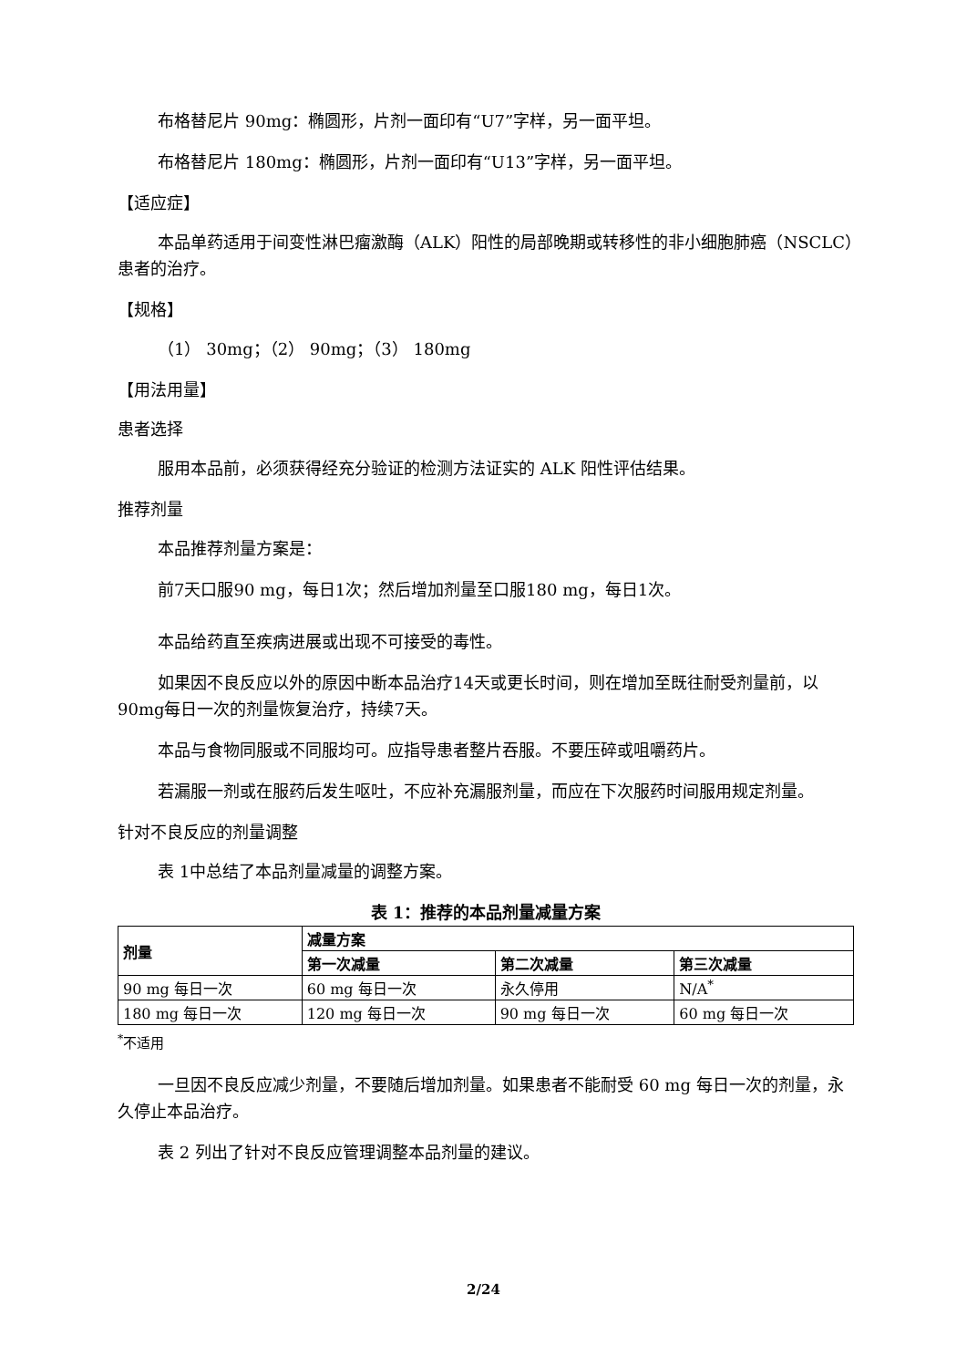布格替尼片 90mg：椭圆形，片剂一面印有“U7”字样，另一面平坦。
布格替尼片 180mg：椭圆形，片剂一面印有“U13”字样，另一面平坦。
【适应症】
本品单药适用于间变性淋巴瘤激酶（ALK）阳性的局部晚期或转移性的非小细胞肺癌（NSCLC）患者的治疗。
【规格】
（1） 30mg；（2） 90mg；（3） 180mg
【用法用量】
患者选择
服用本品前，必须获得经充分验证的检测方法证实的 ALK 阳性评估结果。
推荐剂量
本品推荐剂量方案是：
前7天口服90 mg，每日1次；然后增加剂量至口服180 mg，每日1次。
本品给药直至疾病进展或出现不可接受的毒性。
如果因不良反应以外的原因中断本品治疗14天或更长时间，则在增加至既往耐受剂量前，以90mg每日一次的剂量恢复治疗，持续7天。
本品与食物同服或不同服均可。应指导患者整片吞服。不要压碎或咀嚼药片。
若漏服一剂或在服药后发生呕吐，不应补充漏服剂量，而应在下次服药时间服用规定剂量。
针对不良反应的剂量调整
表 1中总结了本品剂量减量的调整方案。
表 1：推荐的本品剂量减量方案
| 剂量 | 减量方案 | | |
| --- | --- | --- | --- |
| | 第一次减量 | 第二次减量 | 第三次减量 |
| 90 mg 每日一次 | 60 mg 每日一次 | 永久停用 | N/A<sup>*</sup> |
| 180 mg 每日一次 | 120 mg 每日一次 | 90 mg 每日一次 | 60 mg 每日一次 |
<sup>*</sup> 不适用
一旦因不良反应减少剂量，不要随后增加剂量。如果患者不能耐受 60 mg 每日一次的剂量，永久停止本品治疗。
表 2 列出了针对不良反应管理调整本品剂量的建议。
2/24